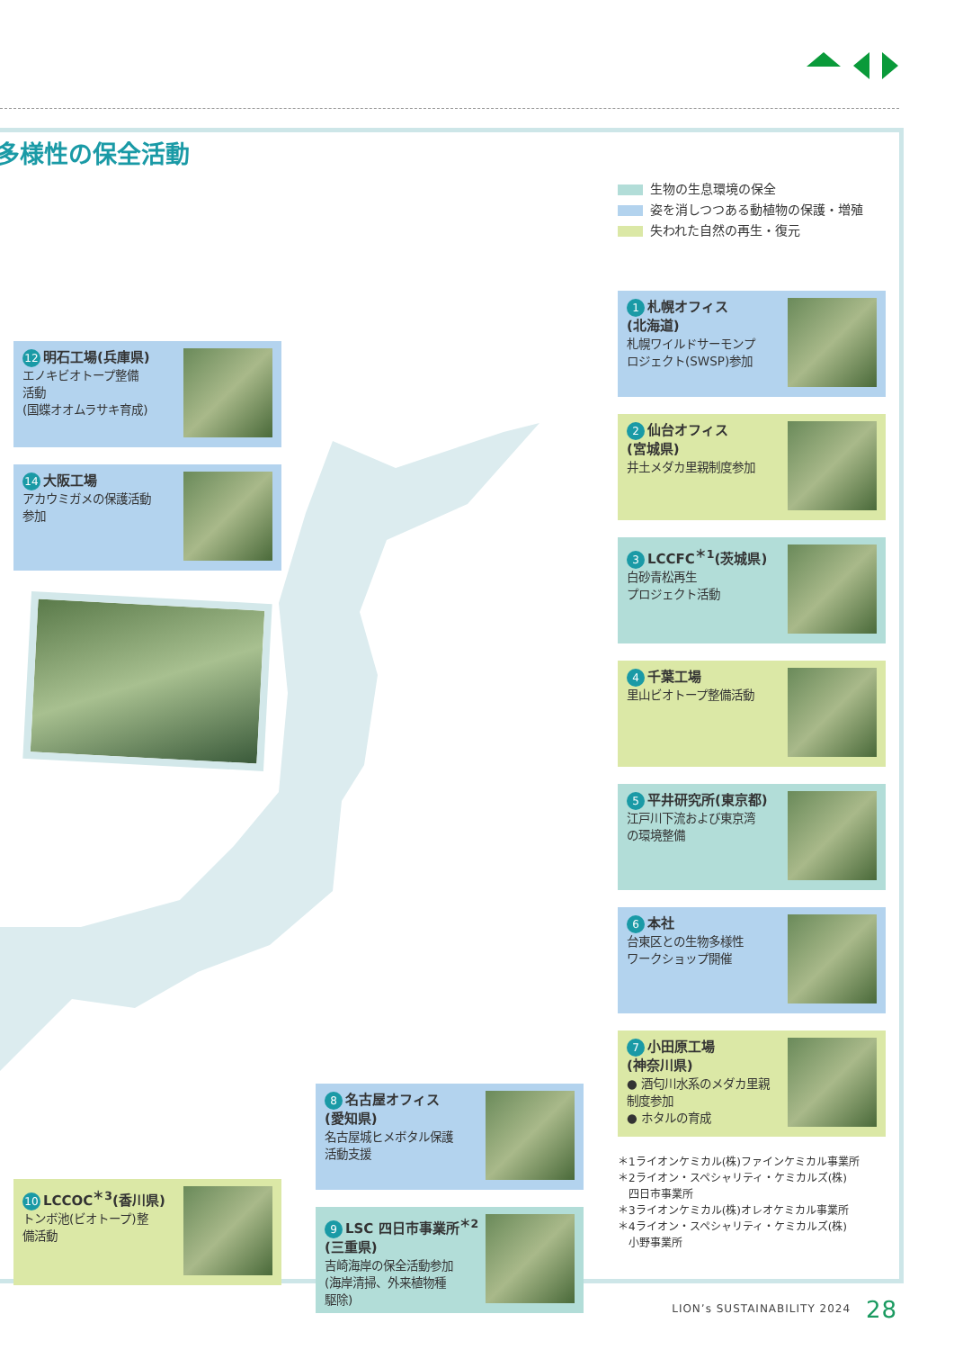多様性の保全活動
12 明石工場(兵庫県)
エノキビオトープ整備
活動
(国蝶オオムラサキ育成)
14 大阪工場
アカウミガメの保護活動
参加
10 LCCOC<sup>＊3</sup>(香川県)
トンボ池(ビオトープ)整
備活動
8 名古屋オフィス
(愛知県)
名古屋城ヒメボタル保護
活動支援
9 LSC 四日市事業所<sup>＊2</sup>
(三重県)
吉崎海岸の保全活動参加
(海岸清掃、外来植物種
駆除)
生物の生息環境の保全
姿を消しつつある動植物の保護・増殖
失われた自然の再生・復元
1 札幌オフィス
(北海道)
札幌ワイルドサーモンプ
ロジェクト(SWSP)参加
2 仙台オフィス
(宮城県)
井土メダカ里親制度参加
3 LCCFC<sup>＊1</sup>(茨城県)
白砂青松再生
プロジェクト活動
4 千葉工場
里山ビオトープ整備活動
5 平井研究所(東京都)
江戸川下流および東京湾
の環境整備
6 本社
台東区との生物多様性
ワークショップ開催
7 小田原工場
(神奈川県)
● 酒匂川水系のメダカ里親
制度参加
● ホタルの育成
＊1ライオンケミカル(株)ファインケミカル事業所
＊2ライオン・スペシャリティ・ケミカルズ(株)
　四日市事業所
＊3ライオンケミカル(株)オレオケミカル事業所
＊4ライオン・スペシャリティ・ケミカルズ(株)
　小野事業所
LION’s SUSTAINABILITY 2024 28